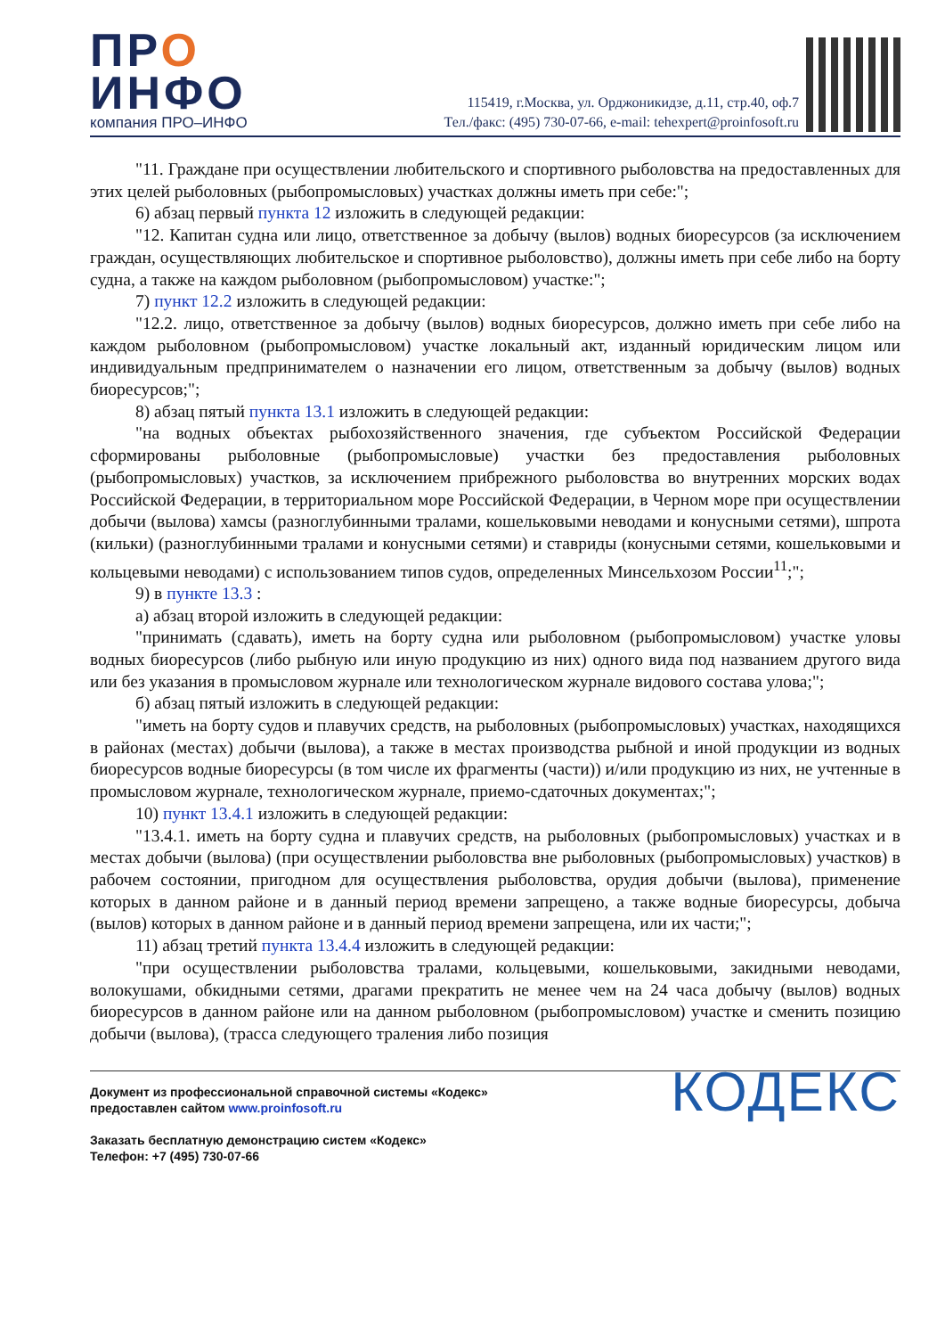ПРО
ИНФО
компания ПРО–ИНФО
115419, г.Москва, ул. Орджоникидзе, д.11, стр.40, оф.7
Тел./факс: (495) 730-07-66, e-mail: tehexpert@proinfosoft.ru
"11. Граждане при осуществлении любительского и спортивного рыболовства на предоставленных для этих целей рыболовных (рыбопромысловых) участках должны иметь при себе:";
6) абзац первый пункта 12 изложить в следующей редакции:
"12. Капитан судна или лицо, ответственное за добычу (вылов) водных биоресурсов (за исключением граждан, осуществляющих любительское и спортивное рыболовство), должны иметь при себе либо на борту судна, а также на каждом рыболовном (рыбопромысловом) участке:";
7) пункт 12.2 изложить в следующей редакции:
"12.2. лицо, ответственное за добычу (вылов) водных биоресурсов, должно иметь при себе либо на каждом рыболовном (рыбопромысловом) участке локальный акт, изданный юридическим лицом или индивидуальным предпринимателем о назначении его лицом, ответственным за добычу (вылов) водных биоресурсов;";
8) абзац пятый пункта 13.1 изложить в следующей редакции:
"на водных объектах рыбохозяйственного значения, где субъектом Российской Федерации сформированы рыболовные (рыбопромысловые) участки без предоставления рыболовных (рыбопромысловых) участков, за исключением прибрежного рыболовства во внутренних морских водах Российской Федерации, в территориальном море Российской Федерации, в Черном море при осуществлении добычи (вылова) хамсы (разноглубинными тралами, кошельковыми неводами и конусными сетями), шпрота (кильки) (разноглубинными тралами и конусными сетями) и ставриды (конусными сетями, кошельковыми и кольцевыми неводами) с использованием типов судов, определенных Минсельхозом России<sup>11</sup>;";
9) в пункте 13.3 :
а) абзац второй изложить в следующей редакции:
"принимать (сдавать), иметь на борту судна или рыболовном (рыбопромысловом) участке уловы водных биоресурсов (либо рыбную или иную продукцию из них) одного вида под названием другого вида или без указания в промысловом журнале или технологическом журнале видового состава улова;";
б) абзац пятый изложить в следующей редакции:
"иметь на борту судов и плавучих средств, на рыболовных (рыбопромысловых) участках, находящихся в районах (местах) добычи (вылова), а также в местах производства рыбной и иной продукции из водных биоресурсов водные биоресурсы (в том числе их фрагменты (части)) и/или продукцию из них, не учтенные в промысловом журнале, технологическом журнале, приемо-сдаточных документах;";
10) пункт 13.4.1 изложить в следующей редакции:
"13.4.1. иметь на борту судна и плавучих средств, на рыболовных (рыбопромысловых) участках и в местах добычи (вылова) (при осуществлении рыболовства вне рыболовных (рыбопромысловых) участков) в рабочем состоянии, пригодном для осуществления рыболовства, орудия добычи (вылова), применение которых в данном районе и в данный период времени запрещено, а также водные биоресурсы, добыча (вылов) которых в данном районе и в данный период времени запрещена, или их части;";
11) абзац третий пункта 13.4.4 изложить в следующей редакции:
"при осуществлении рыболовства тралами, кольцевыми, кошельковыми, закидными неводами, волокушами, обкидными сетями, драгами прекратить не менее чем на 24 часа добычу (вылов) водных биоресурсов в данном районе или на данном рыболовном (рыбопромысловом) участке и сменить позицию добычи (вылова), (трасса следующего траления либо позиция
Документ из профессиональной справочной системы «Кодекс»
предоставлен сайтом www.proinfosoft.ru
Заказать бесплатную демонстрацию систем «Кодекс»
Телефон: +7 (495) 730-07-66
КОДЕКС